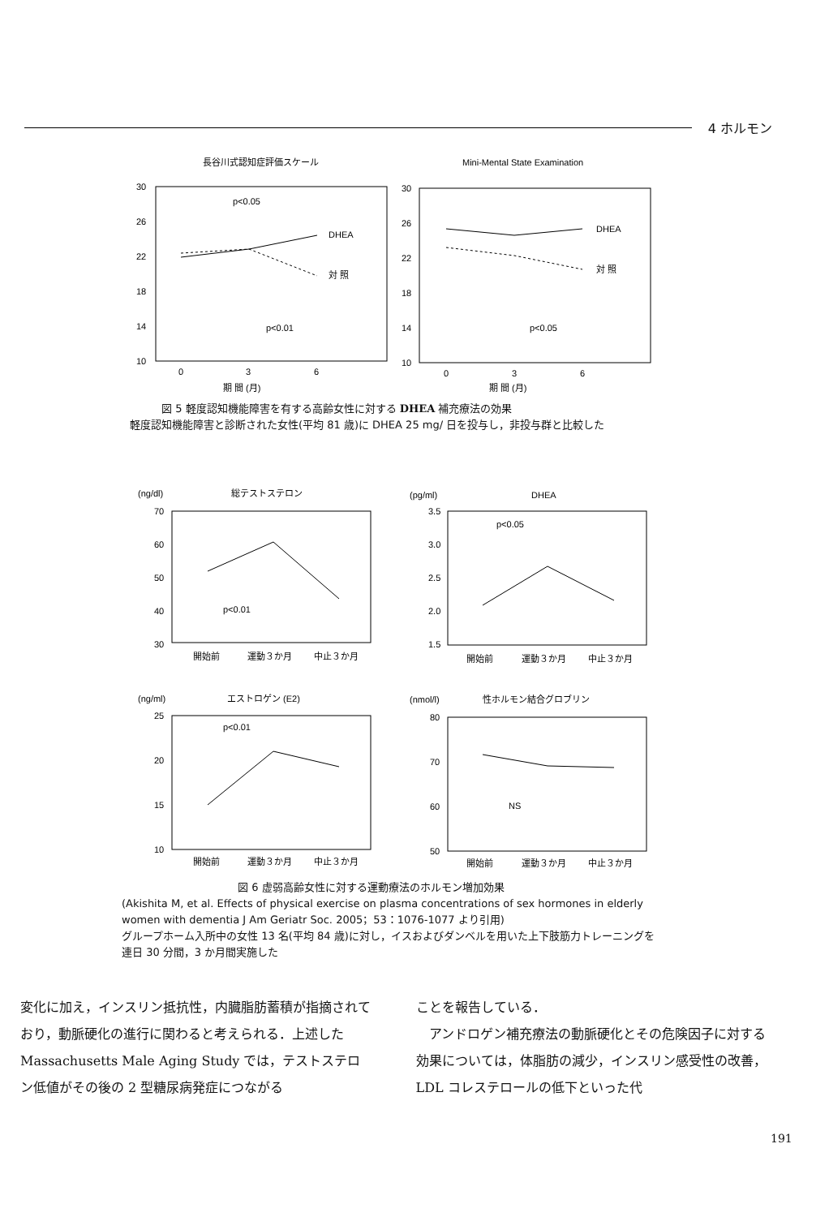4 ホルモン
長谷川式認知症評価スケール
Mini-Mental State Examination
30
26
22
18
14
10
30
26
22
18
14
10
p<0.05
p<0.01
p<0.05
DHEA
対 照
DHEA
対 照
0
3
6
0
3
6
期 間 (月)
期 間 (月)
   図 5 軽度認知機能障害を有する高齢女性に対する DHEA 補充療法の効果
軽度認知機能障害と診断された女性(平均 81 歳)に DHEA 25 mg/ 日を投与し，非投与群と比較した
(ng/dl)
総テストステロン
(pg/ml)
DHEA
70
60
50
40
30
3.5
3.0
2.5
2.0
1.5
p<0.01
p<0.05
開始前
運動３か月
中止３か月
開始前
運動３か月
中止３か月
(ng/ml)
エストロゲン (E2)
(nmol/l)
性ホルモン結合グロブリン
25
20
15
10
80
70
60
50
p<0.01
NS
開始前
運動３か月
中止３か月
開始前
運動３か月
中止３か月
           図 6 虚弱高齢女性に対する運動療法のホルモン増加効果
(Akishita M, et al. Effects of physical exercise on plasma concentrations of sex hormones in elderly women with dementia J Am Geriatr Soc. 2005；53：1076-1077 より引用)
グループホーム入所中の女性 13 名(平均 84 歳)に対し，イスおよびダンベルを用いた上下肢筋力トレーニングを連日 30 分間，3 か月間実施した
変化に加え，インスリン抵抗性，内臓脂肪蓄積が指摘されており，動脈硬化の進行に関わると考えられる．上述した Massachusetts Male Aging Study では，テストステロン低値がその後の 2 型糖尿病発症につながる
ことを報告している．
 アンドロゲン補充療法の動脈硬化とその危険因子に対する効果については，体脂肪の減少，インスリン感受性の改善，LDL コレステロールの低下といった代
191